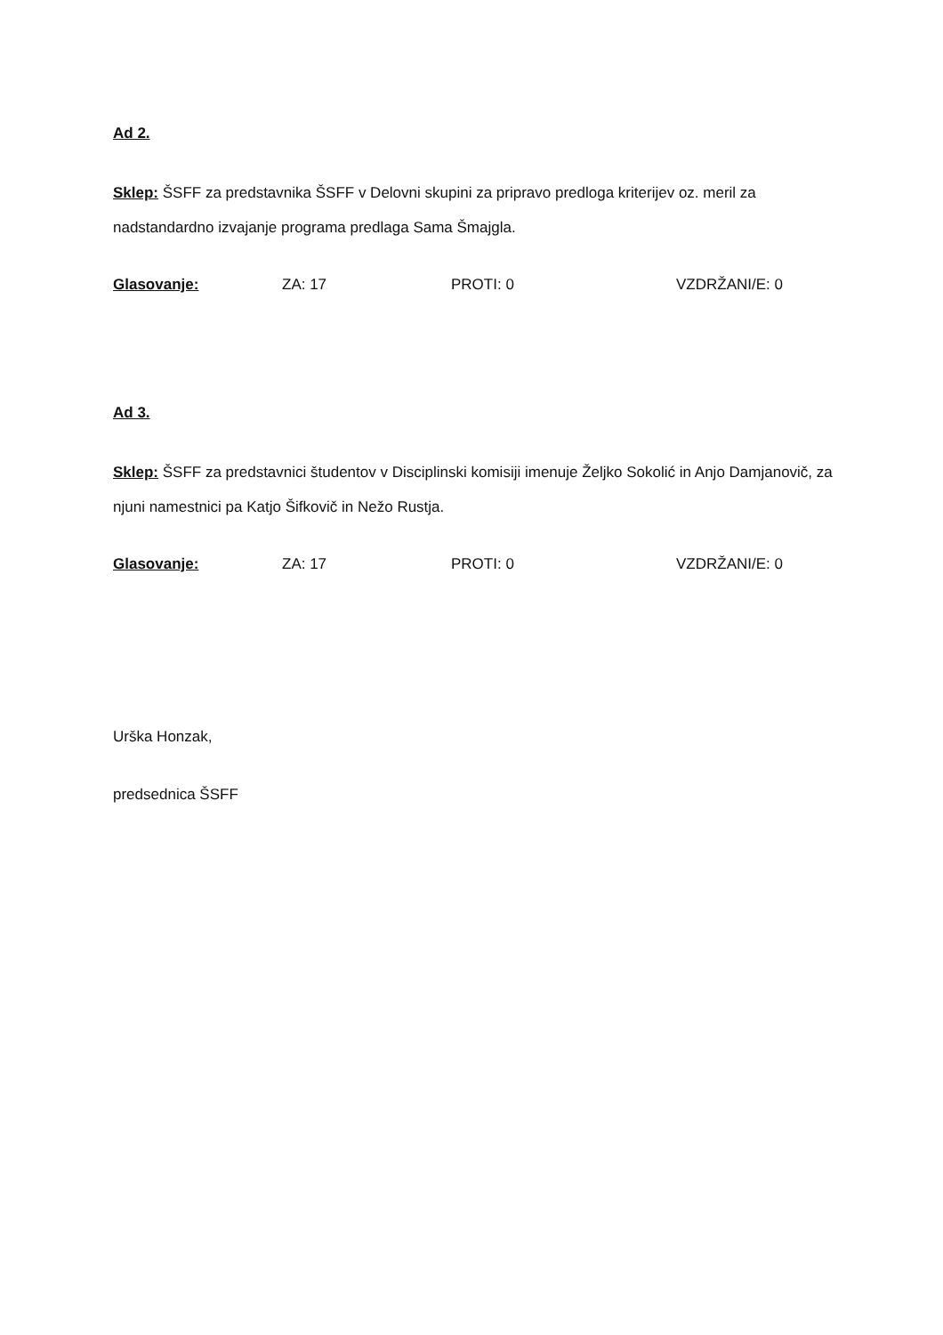Ad 2.
Sklep: ŠSFF za predstavnika ŠSFF v Delovni skupini za pripravo predloga kriterijev oz. meril za nadstandardno izvajanje programa predlaga Sama Šmajgla.
Glasovanje: ZA: 17 PROTI: 0 VZDRŽANI/E: 0
Ad 3.
Sklep: ŠSFF za predstavnici študentov v Disciplinski komisiji imenuje Željko Sokolić in Anjo Damjanovič, za njuni namestnici pa Katjo Šifkovič in Nežo Rustja.
Glasovanje: ZA: 17 PROTI: 0 VZDRŽANI/E: 0
Urška Honzak,
predsednica ŠSFF